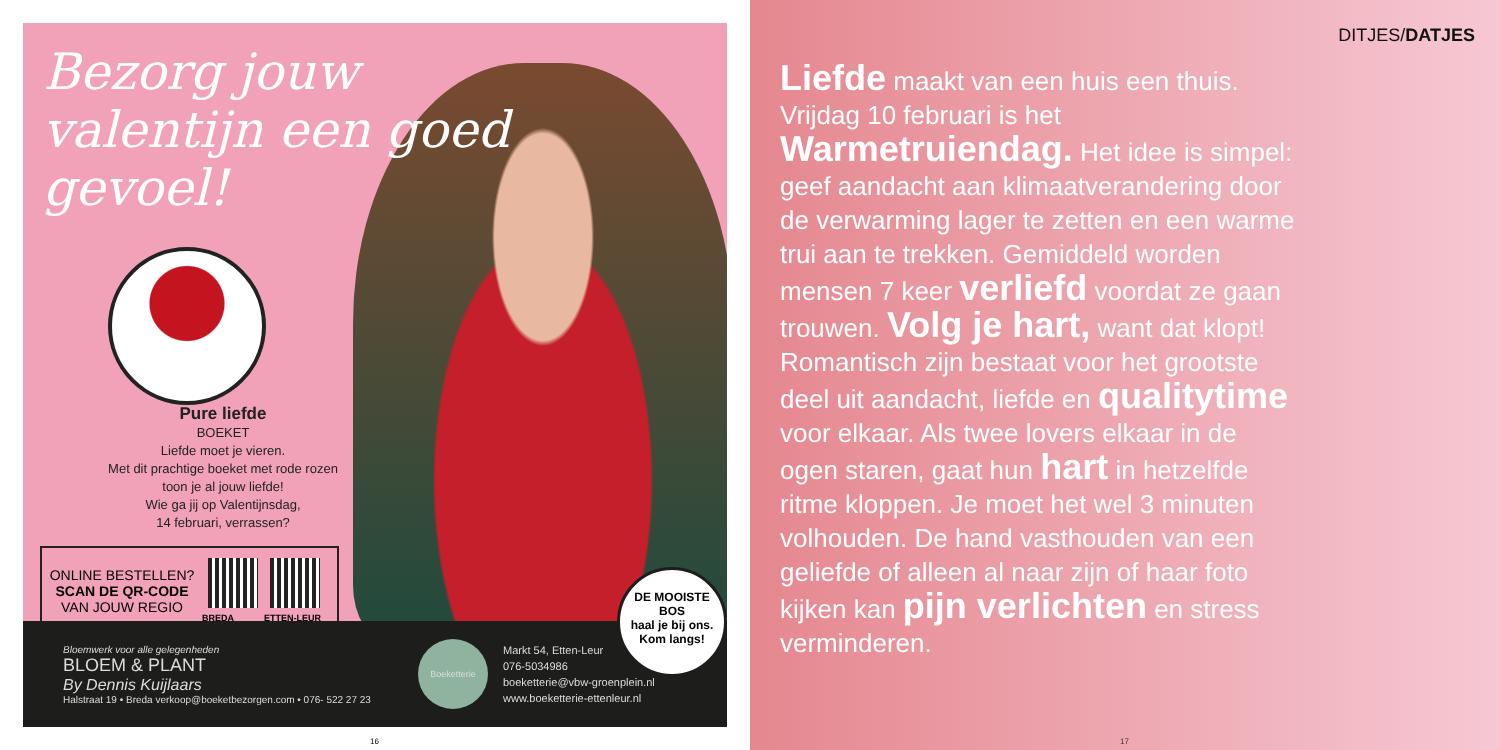Bezorg jouw valentijn een goed gevoel!
Pure liefde
BOEKET
Liefde moet je vieren.
Met dit prachtige boeket met rode rozen
toon je al jouw liefde!
Wie ga jij op Valentijnsdag,
14 februari, verrassen?
ONLINE BESTELLEN?
SCAN DE QR-CODE
VAN JOUW REGIO
BREDA ETTEN-LEUR
Bloemwerk voor alle gelegenheden
BLOEM & PLANT
By Dennis Kuijlaars
Halstraat 19 • Breda verkoop@boeketbezorgen.com • 076- 522 27 23
Boeketterie
Markt 54, Etten-Leur
076-5034986
boeketterie@vbw-groenplein.nl
www.boeketterie-ettenleur.nl
DE MOOISTE BOS
haal je bij ons.
Kom langs!
16
DITJES/DATJES
Liefde maakt van een huis een thuis. Vrijdag 10 februari is het Warmetruiendag. Het idee is simpel: geef aandacht aan klimaatverandering door de verwarming lager te zetten en een warme trui aan te trekken. Gemiddeld worden mensen 7 keer verliefd voordat ze gaan trouwen. Volg je hart, want dat klopt! Romantisch zijn bestaat voor het grootste deel uit aandacht, liefde en qualitytime voor elkaar. Als twee lovers elkaar in de ogen staren, gaat hun hart in hetzelfde ritme kloppen. Je moet het wel 3 minuten volhouden. De hand vasthouden van een geliefde of alleen al naar zijn of haar foto kijken kan pijn verlichten en stress verminderen.
17